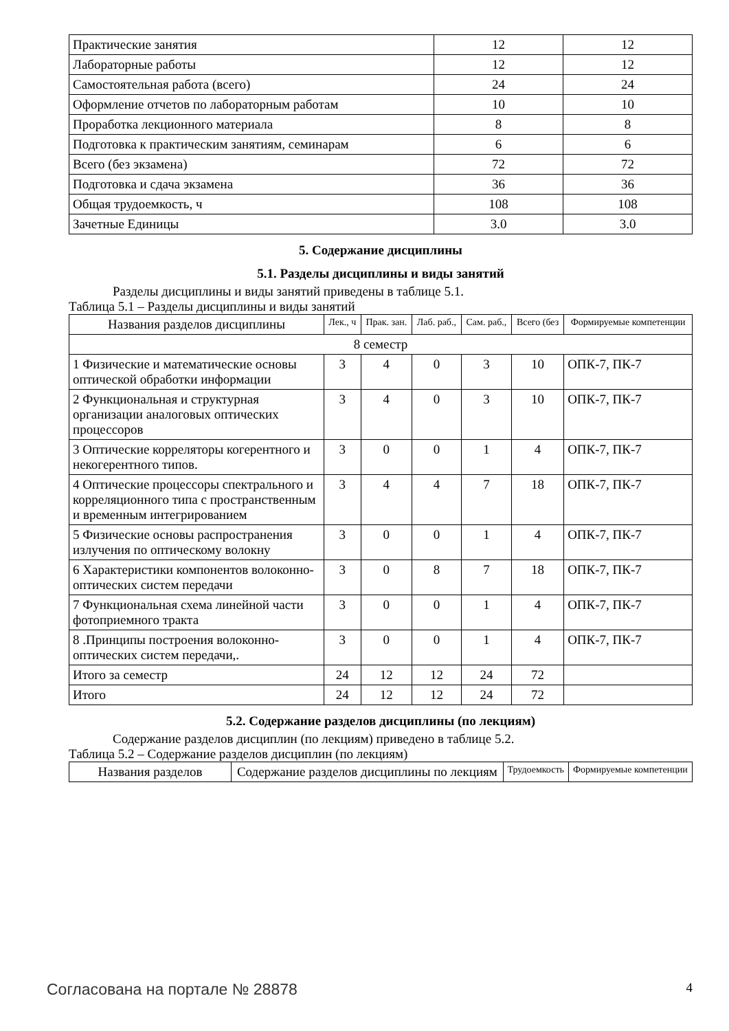| Практические занятия | 12 | 12 |
| Лабораторные работы | 12 | 12 |
| Самостоятельная работа (всего) | 24 | 24 |
| Оформление отчетов по лабораторным работам | 10 | 10 |
| Проработка лекционного материала | 8 | 8 |
| Подготовка к практическим занятиям, семинарам | 6 | 6 |
| Всего (без экзамена) | 72 | 72 |
| Подготовка и сдача экзамена | 36 | 36 |
| Общая трудоемкость, ч | 108 | 108 |
| Зачетные Единицы | 3.0 | 3.0 |
5. Содержание дисциплины
5.1. Разделы дисциплины и виды занятий
Разделы дисциплины и виды занятий приведены в таблице 5.1.
Таблица 5.1 – Разделы дисциплины и виды занятий
| Названия разделов дисциплины | Лек., ч | Прак. зан. | Лаб. раб., | Сам. раб., | Всего (без | Формируемые компетенции |
| --- | --- | --- | --- | --- | --- | --- |
| 8 семестр | | | | | | |
| 1 Физические и математические основы оптической обработки информации | 3 | 4 | 0 | 3 | 10 | ОПК-7, ПК-7 |
| 2 Функциональная и структурная организации аналоговых оптических процессоров | 3 | 4 | 0 | 3 | 10 | ОПК-7, ПК-7 |
| 3 Оптические корреляторы когерентного и некогерентного типов. | 3 | 0 | 0 | 1 | 4 | ОПК-7, ПК-7 |
| 4 Оптические процессоры спектрального и корреляционного типа с пространственным и временным интегрированием | 3 | 4 | 4 | 7 | 18 | ОПК-7, ПК-7 |
| 5 Физические основы распространения излучения по оптическому волокну | 3 | 0 | 0 | 1 | 4 | ОПК-7, ПК-7 |
| 6 Характеристики компонентов волоконно-оптических систем передачи | 3 | 0 | 8 | 7 | 18 | ОПК-7, ПК-7 |
| 7 Функциональная схема линейной части фотоприемного тракта | 3 | 0 | 0 | 1 | 4 | ОПК-7, ПК-7 |
| 8 .Принципы построения волоконно-оптических систем передачи,. | 3 | 0 | 0 | 1 | 4 | ОПК-7, ПК-7 |
| Итого за семестр | 24 | 12 | 12 | 24 | 72 | |
| Итого | 24 | 12 | 12 | 24 | 72 | |
5.2. Содержание разделов дисциплины (по лекциям)
Содержание разделов дисциплин (по лекциям) приведено в таблице 5.2.
Таблица 5.2 – Содержание разделов дисциплин (по лекциям)
| Названия разделов | Содержание разделов дисциплины по лекциям | Трудоемкость | Формируемые компетенции |
| --- | --- | --- | --- |
Согласована на портале № 28878 4